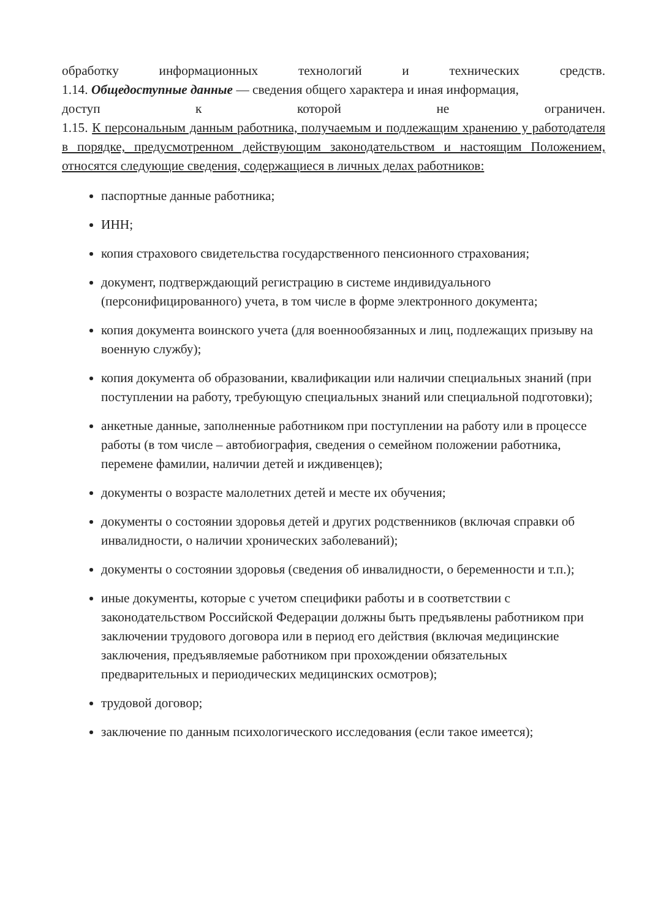обработку информационных технологий и технических средств.
1.14. Общедоступные данные — сведения общего характера и иная информация,
доступ к которой не ограничен.
1.15. К персональным данным работника, получаемым и подлежащим хранению у работодателя в порядке, предусмотренном действующим законодательством и настоящим Положением, относятся следующие сведения, содержащиеся в личных делах работников:
паспортные данные работника;
ИНН;
копия страхового свидетельства государственного пенсионного страхования;
документ, подтверждающий регистрацию в системе индивидуального (персонифицированного) учета, в том числе в форме электронного документа;
копия документа воинского учета (для военнообязанных и лиц, подлежащих призыву на военную службу);
копия документа об образовании, квалификации или наличии специальных знаний (при поступлении на работу, требующую специальных знаний или специальной подготовки);
анкетные данные, заполненные работником при поступлении на работу или в процессе работы (в том числе – автобиография, сведения о семейном положении работника, перемене фамилии, наличии детей и иждивенцев);
документы о возрасте малолетних детей и месте их обучения;
документы о состоянии здоровья детей и других родственников (включая справки об инвалидности, о наличии хронических заболеваний);
документы о состоянии здоровья (сведения об инвалидности, о беременности и т.п.);
иные документы, которые с учетом специфики работы и в соответствии с законодательством Российской Федерации должны быть предъявлены работником при заключении трудового договора или в период его действия (включая медицинские заключения, предъявляемые работником при прохождении обязательных предварительных и периодических медицинских осмотров);
трудовой договор;
заключение по данным психологического исследования (если такое имеется);